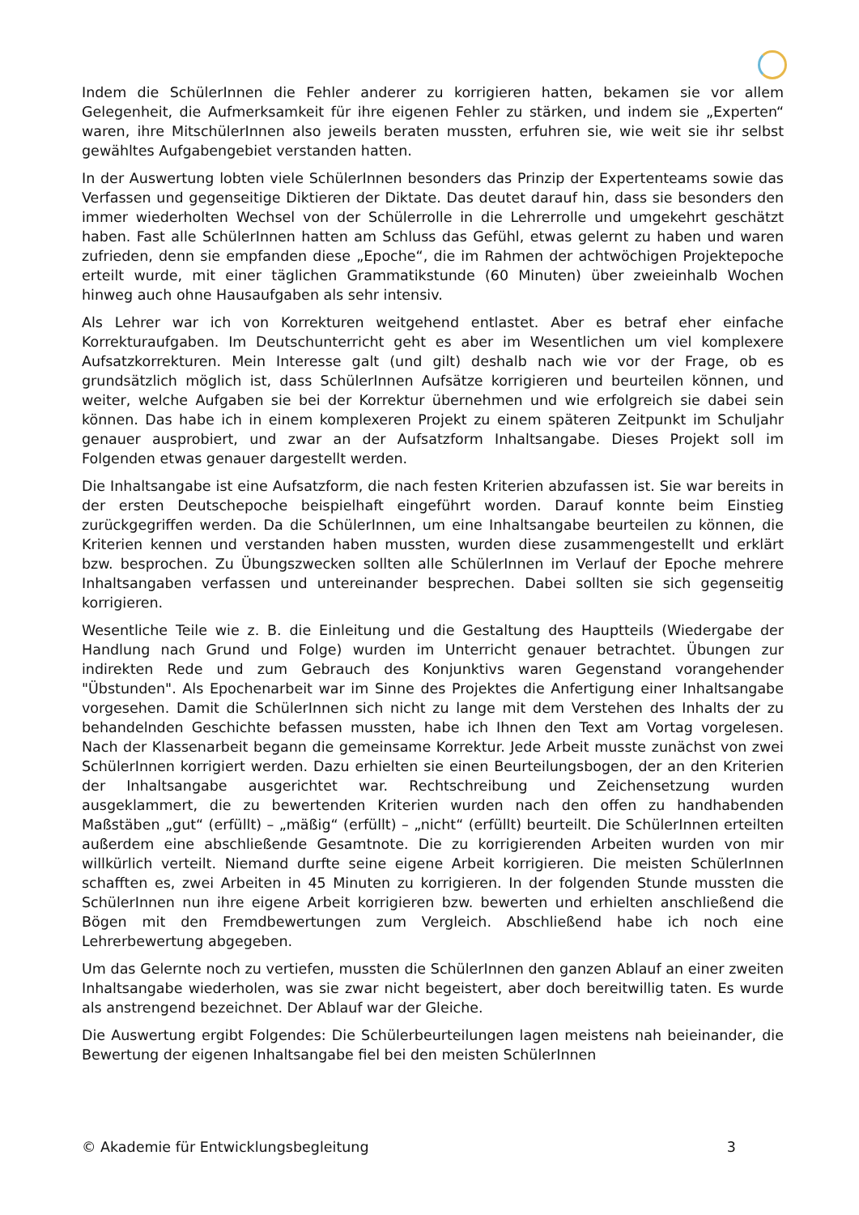Indem die SchülerInnen die Fehler anderer zu korrigieren hatten, bekamen sie vor allem Gelegenheit, die Aufmerksamkeit für ihre eigenen Fehler zu stärken, und indem sie „Experten“ waren, ihre MitschülerInnen also jeweils beraten mussten, erfuhren sie, wie weit sie ihr selbst gewähltes Aufgabengebiet verstanden hatten.
In der Auswertung lobten viele SchülerInnen besonders das Prinzip der Expertenteams sowie das Verfassen und gegenseitige Diktieren der Diktate. Das deutet darauf hin, dass sie besonders den immer wiederholten Wechsel von der Schülerrolle in die Lehrerrolle und umgekehrt geschätzt haben. Fast alle SchülerInnen hatten am Schluss das Gefühl, etwas gelernt zu haben und waren zufrieden, denn sie empfanden diese „Epoche“, die im Rahmen der achtwöchigen Projektepoche erteilt wurde, mit einer täglichen Grammatikstunde (60 Minuten) über zweieinhalb Wochen hinweg auch ohne Hausaufgaben als sehr intensiv.
Als Lehrer war ich von Korrekturen weitgehend entlastet. Aber es betraf eher einfache Korrekturaufgaben. Im Deutschunterricht geht es aber im Wesentlichen um viel komplexere Aufsatzkorrekturen. Mein Interesse galt (und gilt) deshalb nach wie vor der Frage, ob es grundsätzlich möglich ist, dass SchülerInnen Aufsätze korrigieren und beurteilen können, und weiter, welche Aufgaben sie bei der Korrektur übernehmen und wie erfolgreich sie dabei sein können. Das habe ich in einem komplexeren Projekt zu einem späteren Zeitpunkt im Schuljahr genauer ausprobiert, und zwar an der Aufsatzform Inhaltsangabe. Dieses Projekt soll im Folgenden etwas genauer dargestellt werden.
Die Inhaltsangabe ist eine Aufsatzform, die nach festen Kriterien abzufassen ist. Sie war bereits in der ersten Deutschepoche beispielhaft eingeführt worden. Darauf konnte beim Einstieg zurückgegriffen werden. Da die SchülerInnen, um eine Inhaltsangabe beurteilen zu können, die Kriterien kennen und verstanden haben mussten, wurden diese zusammengestellt und erklärt bzw. besprochen. Zu Übungszwecken sollten alle SchülerInnen im Verlauf der Epoche mehrere Inhaltsangaben verfassen und untereinander besprechen. Dabei sollten sie sich gegenseitig korrigieren.
Wesentliche Teile wie z. B. die Einleitung und die Gestaltung des Hauptteils (Wiedergabe der Handlung nach Grund und Folge) wurden im Unterricht genauer betrachtet. Übungen zur indirekten Rede und zum Gebrauch des Konjunktivs waren Gegenstand vorangehender "Übstunden". Als Epochenarbeit war im Sinne des Projektes die Anfertigung einer Inhaltsangabe vorgesehen. Damit die SchülerInnen sich nicht zu lange mit dem Verstehen des Inhalts der zu behandelnden Geschichte befassen mussten, habe ich Ihnen den Text am Vortag vorgelesen. Nach der Klassenarbeit begann die gemeinsame Korrektur. Jede Arbeit musste zunächst von zwei SchülerInnen korrigiert werden. Dazu erhielten sie einen Beurteilungsbogen, der an den Kriterien der Inhaltsangabe ausgerichtet war. Rechtschreibung und Zeichensetzung wurden ausgeklammert, die zu bewertenden Kriterien wurden nach den offen zu handhabenden Maßstäben „gut“ (erfüllt) – „mäßig“ (erfüllt) – „nicht“ (erfüllt) beurteilt. Die SchülerInnen erteilten außerdem eine abschließende Gesamtnote. Die zu korrigierenden Arbeiten wurden von mir willkürlich verteilt. Niemand durfte seine eigene Arbeit korrigieren. Die meisten SchülerInnen schafften es, zwei Arbeiten in 45 Minuten zu korrigieren. In der folgenden Stunde mussten die SchülerInnen nun ihre eigene Arbeit korrigieren bzw. bewerten und erhielten anschließend die Bögen mit den Fremdbewertungen zum Vergleich. Abschließend habe ich noch eine Lehrerbewertung abgegeben.
Um das Gelernte noch zu vertiefen, mussten die SchülerInnen den ganzen Ablauf an einer zweiten Inhaltsangabe wiederholen, was sie zwar nicht begeistert, aber doch bereitwillig taten. Es wurde als anstrengend bezeichnet. Der Ablauf war der Gleiche.
Die Auswertung ergibt Folgendes: Die Schülerbeurteilungen lagen meistens nah beieinander, die Bewertung der eigenen Inhaltsangabe fiel bei den meisten SchülerInnen
© Akademie für Entwicklungsbegleitung 3